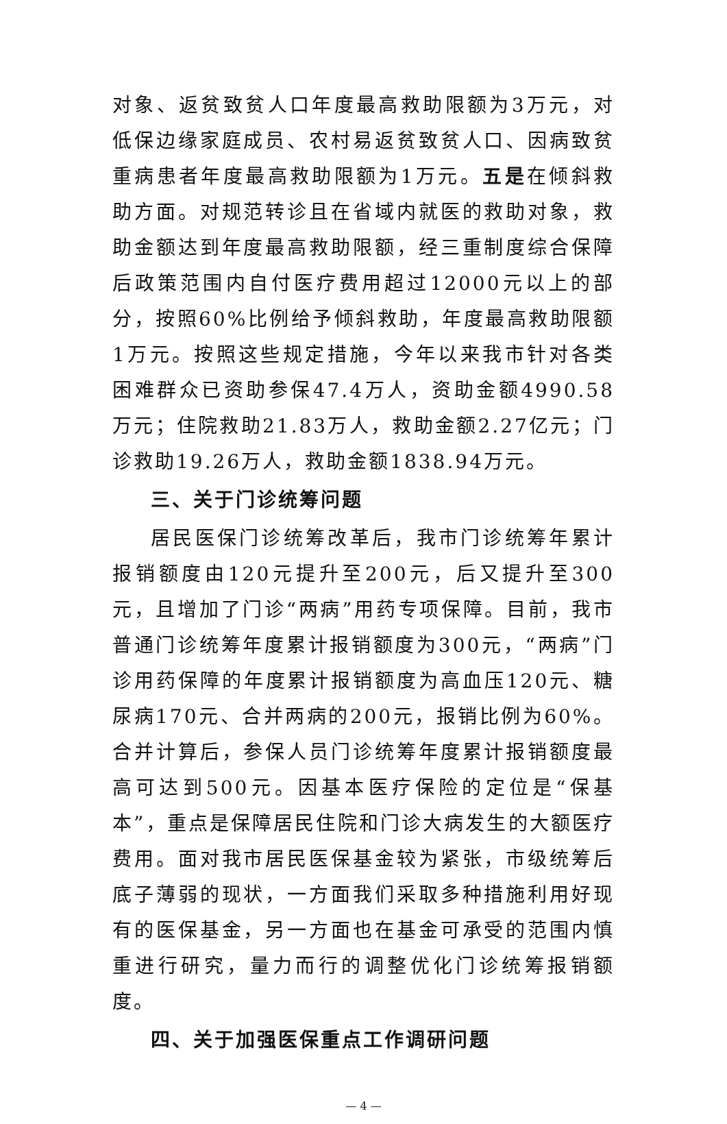对象、返贫致贫人口年度最高救助限额为3万元，对低保边缘家庭成员、农村易返贫致贫人口、因病致贫重病患者年度最高救助限额为1万元。五是在倾斜救助方面。对规范转诊且在省域内就医的救助对象，救助金额达到年度最高救助限额，经三重制度综合保障后政策范围内自付医疗费用超过12000元以上的部分，按照60%比例给予倾斜救助，年度最高救助限额1万元。按照这些规定措施，今年以来我市针对各类困难群众已资助参保47.4万人，资助金额4990.58万元；住院救助21.83万人，救助金额2.27亿元；门诊救助19.26万人，救助金额1838.94万元。
三、关于门诊统筹问题
居民医保门诊统筹改革后，我市门诊统筹年累计报销额度由120元提升至200元，后又提升至300元，且增加了门诊“两病”用药专项保障。目前，我市普通门诊统筹年度累计报销额度为300元，“两病”门诊用药保障的年度累计报销额度为高血压120元、糖尿病170元、合并两病的200元，报销比例为60%。合并计算后，参保人员门诊统筹年度累计报销额度最高可达到500元。因基本医疗保险的定位是“保基本”，重点是保障居民住院和门诊大病发生的大额医疗费用。面对我市居民医保基金较为紧张，市级统筹后底子薄弱的现状，一方面我们采取多种措施利用好现有的医保基金，另一方面也在基金可承受的范围内慎重进行研究，量力而行的调整优化门诊统筹报销额度。
四、关于加强医保重点工作调研问题
— 4 —